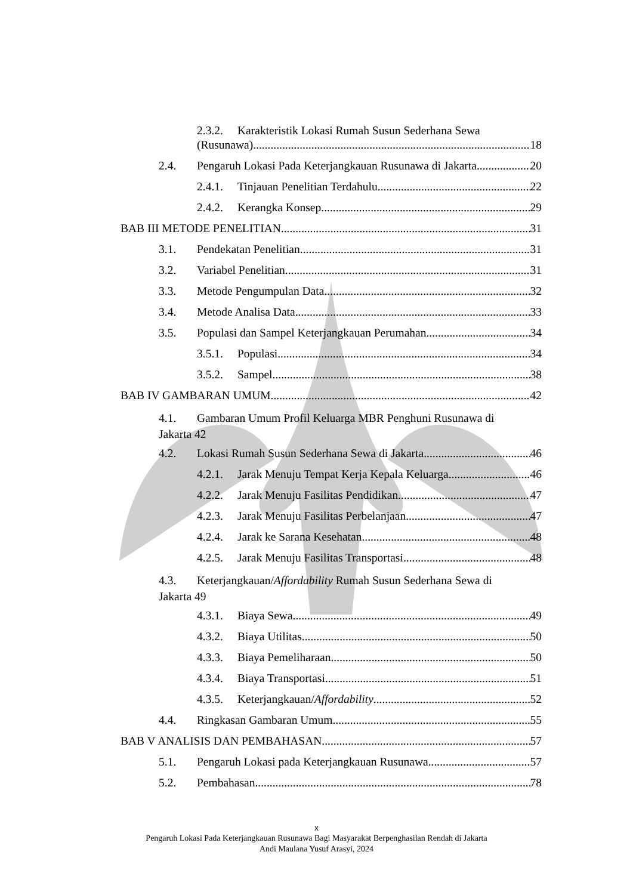2.3.2. Karakteristik Lokasi Rumah Susun Sederhana Sewa
(Rusunawa) 18
2.4. Pengaruh Lokasi Pada Keterjangkauan Rusunawa di Jakarta 20
2.4.1. Tinjauan Penelitian Terdahulu 22
2.4.2. Kerangka Konsep 29
BAB III METODE PENELITIAN 31
3.1. Pendekatan Penelitian 31
3.2. Variabel Penelitian 31
3.3. Metode Pengumpulan Data 32
3.4. Metode Analisa Data 33
3.5. Populasi dan Sampel Keterjangkauan Perumahan 34
3.5.1. Populasi 34
3.5.2. Sampel 38
BAB IV GAMBARAN UMUM 42
4.1. Gambaran Umum Profil Keluarga MBR Penghuni Rusunawa di
Jakarta 42
4.2. Lokasi Rumah Susun Sederhana Sewa di Jakarta 46
4.2.1. Jarak Menuju Tempat Kerja Kepala Keluarga 46
4.2.2. Jarak Menuju Fasilitas Pendidikan 47
4.2.3. Jarak Menuju Fasilitas Perbelanjaan 47
4.2.4. Jarak ke Sarana Kesehatan 48
4.2.5. Jarak Menuju Fasilitas Transportasi 48
4.3. Keterjangkauan/Affordability Rumah Susun Sederhana Sewa di
Jakarta 49
4.3.1. Biaya Sewa 49
4.3.2. Biaya Utilitas 50
4.3.3. Biaya Pemeliharaan 50
4.3.4. Biaya Transportasi 51
4.3.5. Keterjangkauan/Affordability 52
4.4. Ringkasan Gambaran Umum 55
BAB V ANALISIS DAN PEMBAHASAN 57
5.1. Pengaruh Lokasi pada Keterjangkauan Rusunawa 57
5.2. Pembahasan 78
x
Pengaruh Lokasi Pada Keterjangkauan Rusunawa Bagi Masyarakat Berpenghasilan Rendah di Jakarta
Andi Maulana Yusuf Arasyi, 2024